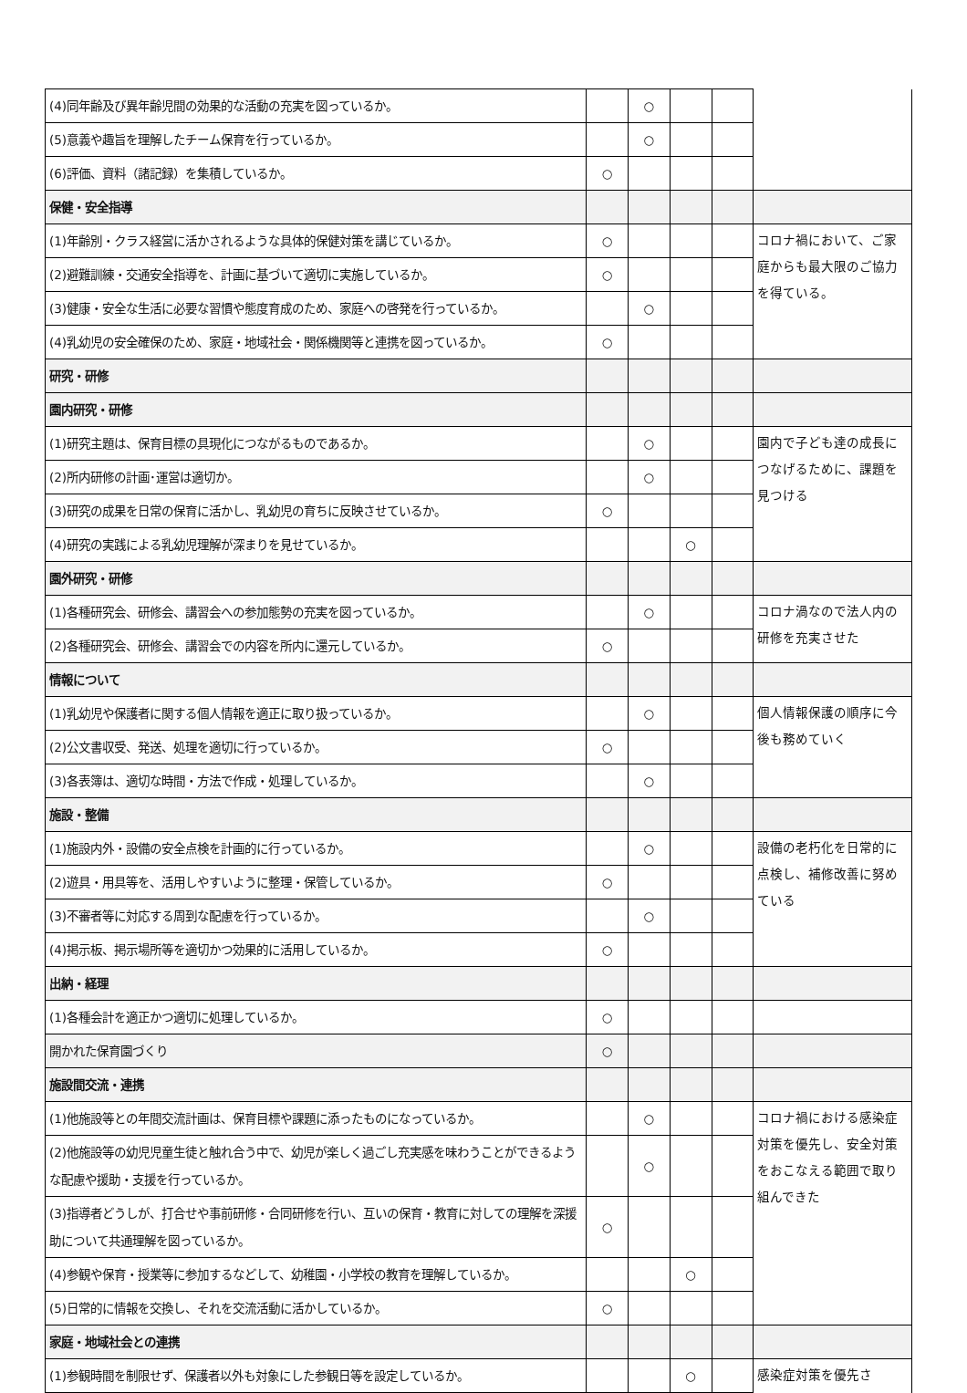| (4)同年齢及び異年齢児間の効果的な活動の充実を図っているか。 | | ○ | | | |
| (5)意義や趣旨を理解したチーム保育を行っているか。 | | ○ | | | |
| (6)評価、資料（諸記録）を集積しているか。 | ○ | | | | |
| 保健・安全指導 | | | | | |
| (1)年齢別・クラス経営に活かされるような具体的保健対策を講じているか。 | ○ | | | | コロナ禍において、ご家庭からも最大限のご協力を得ている。 |
| (2)避難訓練・交通安全指導を、計画に基づいて適切に実施しているか。 | ○ | | | | |
| (3)健康・安全な生活に必要な習慣や態度育成のため、家庭への啓発を行っているか。 | | ○ | | | |
| (4)乳幼児の安全確保のため、家庭・地域社会・関係機関等と連携を図っているか。 | ○ | | | | |
| 研究・研修 | | | | | |
| 園内研究・研修 | | | | | |
| (1)研究主題は、保育目標の具現化につながるものであるか。 | | ○ | | | 園内で子ども達の成長につなげるために、課題を見つける |
| (2)所内研修の計画･運営は適切か。 | | ○ | | | |
| (3)研究の成果を日常の保育に活かし、乳幼児の育ちに反映させているか。 | ○ | | | | |
| (4)研究の実践による乳幼児理解が深まりを見せているか。 | | | ○ | | |
| 園外研究・研修 | | | | | |
| (1)各種研究会、研修会、講習会への参加態勢の充実を図っているか。 | | ○ | | | コロナ渦なので法人内の研修を充実させた |
| (2)各種研究会、研修会、講習会での内容を所内に還元しているか。 | ○ | | | | |
| 情報について | | | | | |
| (1)乳幼児や保護者に関する個人情報を適正に取り扱っているか。 | | ○ | | | 個人情報保護の順序に今後も務めていく |
| (2)公文書収受、発送、処理を適切に行っているか。 | ○ | | | | |
| (3)各表簿は、適切な時間・方法で作成・処理しているか。 | | ○ | | | |
| 施設・整備 | | | | | |
| (1)施設内外・設備の安全点検を計画的に行っているか。 | | ○ | | | 設備の老朽化を日常的に点検し、補修改善に努めている |
| (2)遊具・用具等を、活用しやすいように整理・保管しているか。 | ○ | | | | |
| (3)不審者等に対応する周到な配慮を行っているか。 | | ○ | | | |
| (4)掲示板、掲示場所等を適切かつ効果的に活用しているか。 | ○ | | | | |
| 出納・経理 | | | | | |
| (1)各種会計を適正かつ適切に処理しているか。 | ○ | | | | |
| 開かれた保育園づくり | ○ | | | | |
| 施設間交流・連携 | | | | | |
| (1)他施設等との年間交流計画は、保育目標や課題に添ったものになっているか。 | | ○ | | | コロナ禍における感染症対策を優先し、安全対策をおこなえる範囲で取り組んできた |
| (2)他施設等の幼児児童生徒と触れ合う中で、幼児が楽しく過ごし充実感を味わうことができるような配慮や援助・支援を行っているか。 | | ○ | | | |
| (3)指導者どうしが、打合せや事前研修・合同研修を行い、互いの保育・教育に対しての理解を深援助について共通理解を図っているか。 | ○ | | | | |
| (4)参観や保育・授業等に参加するなどして、幼稚園・小学校の教育を理解しているか。 | | | ○ | | |
| (5)日常的に情報を交換し、それを交流活動に活かしているか。 | ○ | | | | |
| 家庭・地域社会との連携 | | | | | |
| (1)参観時間を制限せず、保護者以外も対象にした参観日等を設定しているか。 | | | ○ | | 感染症対策を優先さ |